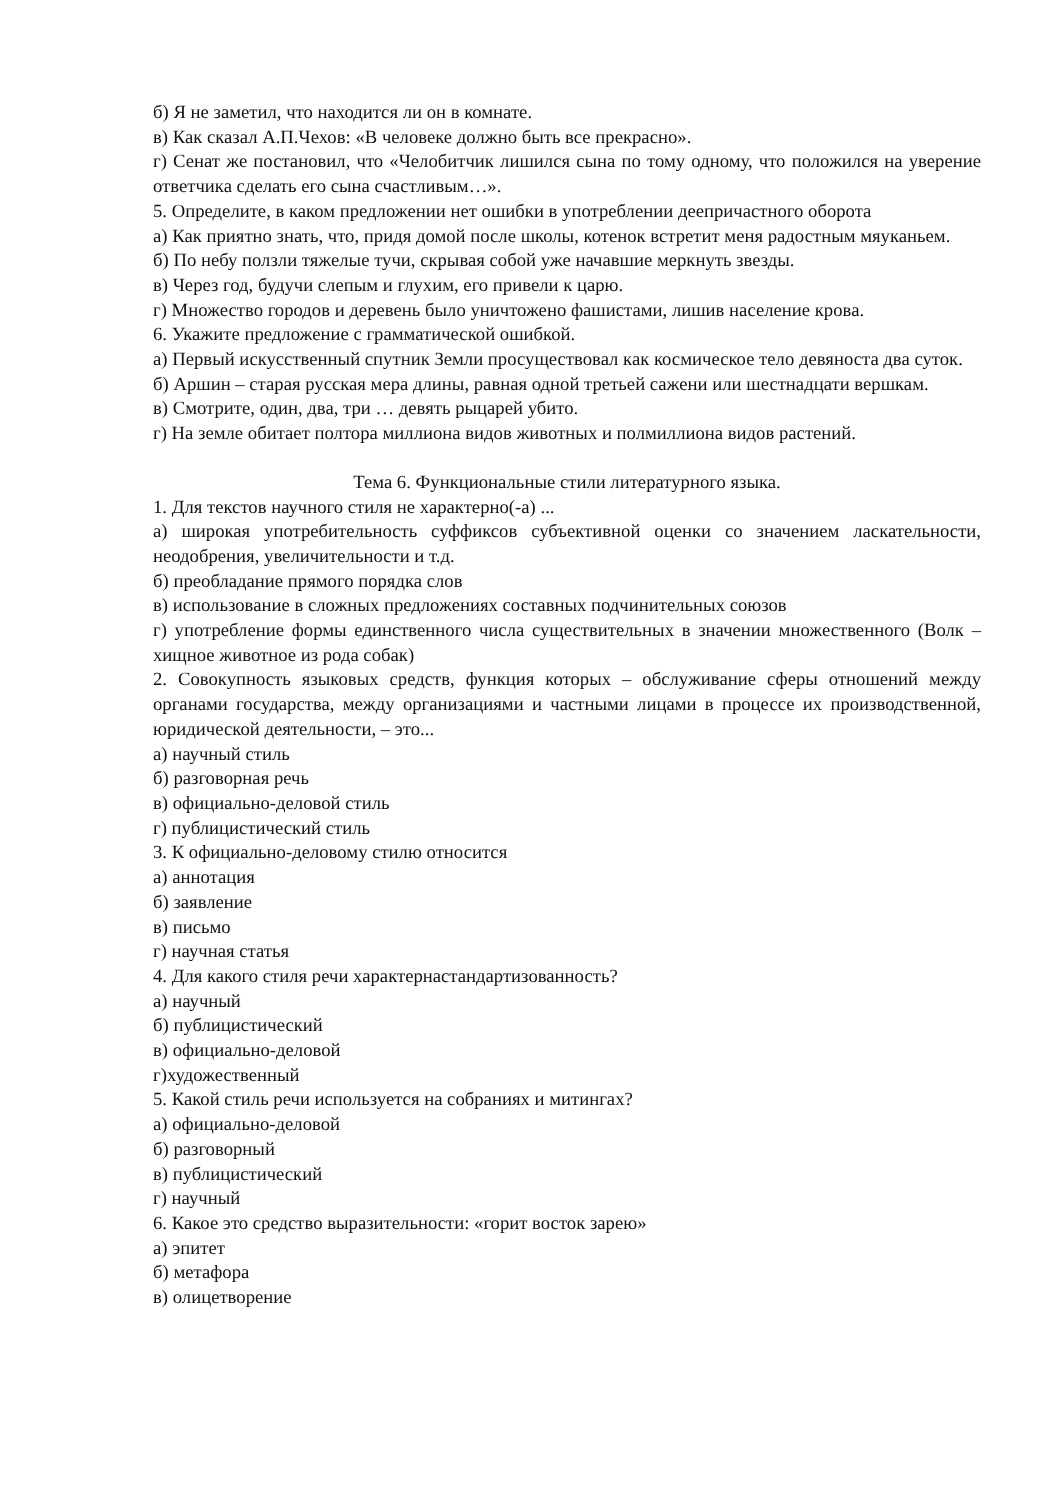б) Я не заметил, что находится ли он в комнате.
в) Как сказал А.П.Чехов: «В человеке должно быть все прекрасно».
г) Сенат же постановил, что «Челобитчик лишился сына по тому одному, что положился на уверение ответчика сделать его сына счастливым…».
5. Определите, в каком предложении нет ошибки в употреблении деепричастного оборота
а) Как приятно знать, что, придя домой после школы, котенок встретит меня радостным мяуканьем.
б) По небу ползли тяжелые тучи, скрывая собой уже начавшие меркнуть звезды.
в) Через год, будучи слепым и глухим, его привели к царю.
г) Множество городов и деревень было уничтожено фашистами, лишив население крова.
6. Укажите предложение с грамматической ошибкой.
а) Первый искусственный спутник Земли просуществовал как космическое тело девяноста два суток.
б) Аршин – старая русская мера длины, равная одной третьей сажени или шестнадцати вершкам.
в) Смотрите, один, два, три … девять рыцарей убито.
г) На земле обитает полтора миллиона видов животных и полмиллиона видов растений.
Тема 6. Функциональные стили литературного языка.
1. Для текстов научного стиля не характерно(-а) ...
а) широкая употребительность суффиксов субъективной оценки со значением ласкательности, неодобрения, увеличительности и т.д.
б) преобладание прямого порядка слов
в) использование в сложных предложениях составных подчинительных союзов
г) употребление формы единственного числа существительных в значении множественного (Волк – хищное животное из рода собак)
2. Совокупность языковых средств, функция которых – обслуживание сферы отношений между органами государства, между организациями и частными лицами в процессе их производственной, юридической деятельности, – это...
а) научный стиль
б) разговорная речь
в) официально-деловой стиль
г) публицистический стиль
3. К официально-деловому стилю относится
а) аннотация
б) заявление
в) письмо
г) научная статья
4. Для какого стиля речи характернастандартизованность?
а) научный
б) публицистический
в) официально-деловой
г)художественный
5. Какой стиль речи используется на собраниях и митингах?
а) официально-деловой
б) разговорный
в) публицистический
г) научный
6. Какое это средство выразительности: «горит восток зарею»
а) эпитет
б) метафора
в) олицетворение